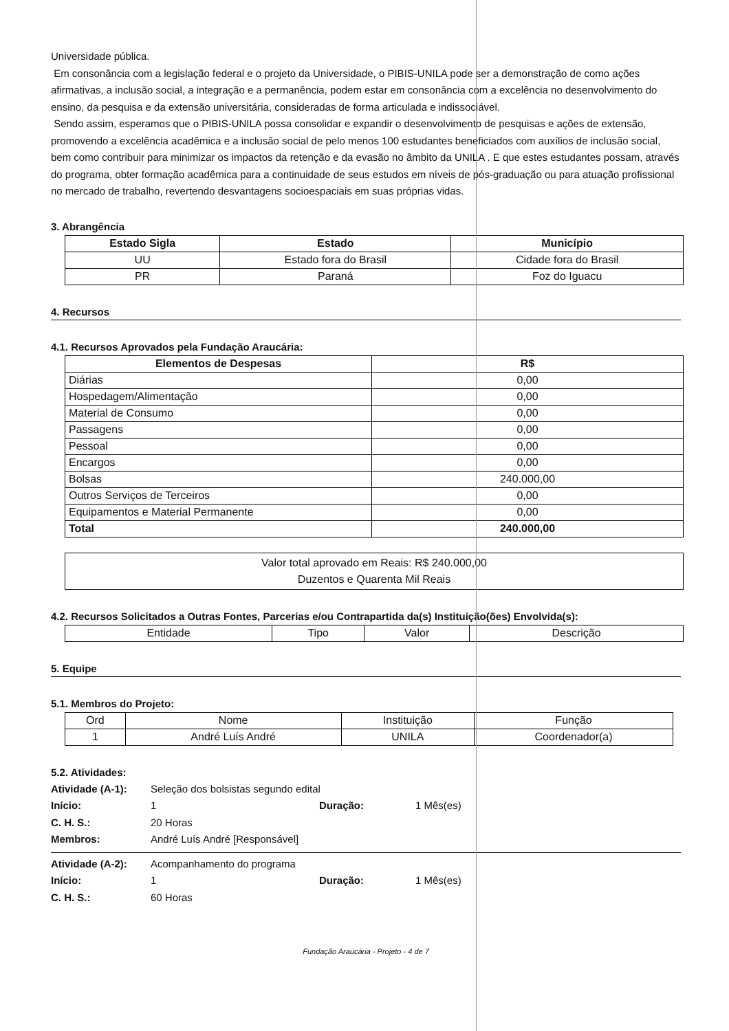Universidade pública.
Em consonância com a legislação federal e o projeto da Universidade, o PIBIS-UNILA pode ser a demonstração de como ações afirmativas, a inclusão social, a integração e a permanência, podem estar em consonância com a excelência no desenvolvimento do ensino, da pesquisa e da extensão universitária, consideradas de forma articulada e indissociável.
Sendo assim, esperamos que o PIBIS-UNILA possa consolidar e expandir o desenvolvimento de pesquisas e ações de extensão, promovendo a excelência acadêmica e a inclusão social de pelo menos 100 estudantes beneficiados com auxílios de inclusão social, bem como contribuir para minimizar os impactos da retenção e da evasão no âmbito da UNILA . E que estes estudantes possam, através do programa, obter formação acadêmica para a continuidade de seus estudos em níveis de pós-graduação ou para atuação profissional no mercado de trabalho, revertendo desvantagens socioespaciais em suas próprias vidas.
3. Abrangência
| Estado Sigla | Estado | Município |
| --- | --- | --- |
| UU | Estado fora do Brasil | Cidade fora do Brasil |
| PR | Paraná | Foz do Iguacu |
4. Recursos
4.1. Recursos Aprovados pela Fundação Araucária:
| Elementos de Despesas | R$ |
| --- | --- |
| Diárias | 0,00 |
| Hospedagem/Alimentação | 0,00 |
| Material de Consumo | 0,00 |
| Passagens | 0,00 |
| Pessoal | 0,00 |
| Encargos | 0,00 |
| Bolsas | 240.000,00 |
| Outros Serviços de Terceiros | 0,00 |
| Equipamentos e Material Permanente | 0,00 |
| Total | 240.000,00 |
Valor total aprovado em Reais: R$ 240.000,00
Duzentos e Quarenta Mil Reais
4.2. Recursos Solicitados a Outras Fontes, Parcerias e/ou Contrapartida da(s) Instituição(ões) Envolvida(s):
| Entidade | Tipo | Valor | Descrição |
5. Equipe
5.1. Membros do Projeto:
| Ord | Nome | Instituição | Função |
| 1 | André Luís André | UNILA | Coordenador(a) |
5.2. Atividades:
Atividade (A-1): Seleção dos bolsistas segundo edital Início: 1 Duração: 1 Mês(es) C. H. S.: 20 Horas Membros: André Luís André [Responsável]
Atividade (A-2): Acompanhamento do programa Início: 1 Duração: 1 Mês(es) C. H. S.: 60 Horas
Fundação Araucária - Projeto - 4 de 7